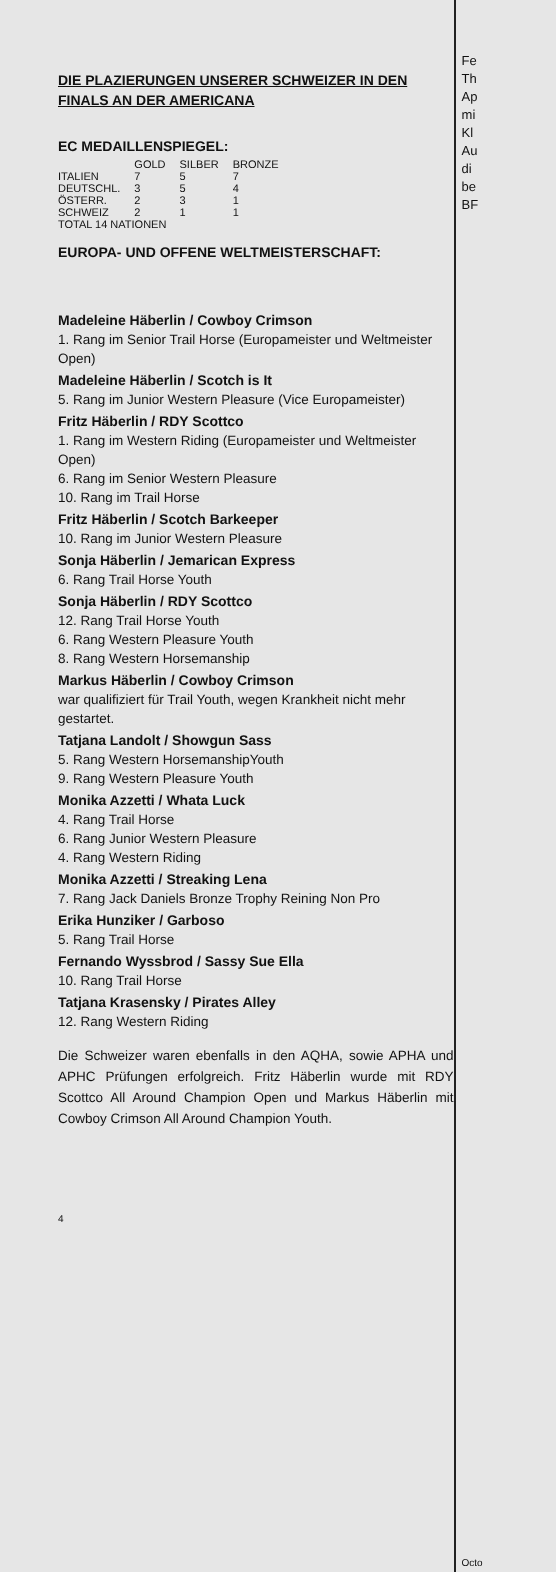DIE PLAZIERUNGEN UNSERER SCHWEIZER IN DEN FINALS AN DER AMERICANA
EC MEDAILLENSPIEGEL:
| | GOLD | SILBER | BRONZE |
| --- | --- | --- | --- |
| ITALIEN | 7 | 5 | 7 |
| DEUTSCHL. | 3 | 5 | 4 |
| ÖSTERR. | 2 | 3 | 1 |
| SCHWEIZ | 2 | 1 | 1 |
| TOTAL 14 NATIONEN | | | |
EUROPA- UND OFFENE WELTMEISTERSCHAFT:
Madeleine Häberlin / Cowboy Crimson
1. Rang im Senior Trail Horse (Europameister und Weltmeister Open)
Madeleine Häberlin / Scotch is It
5. Rang im Junior Western Pleasure (Vice Europameister)
Fritz Häberlin / RDY Scottco
1. Rang im Western Riding (Europameister und Weltmeister Open)
6. Rang im Senior Western Pleasure
10. Rang im Trail Horse
Fritz Häberlin / Scotch Barkeeper
10. Rang im Junior Western Pleasure
Sonja Häberlin / Jemarican Express
6. Rang Trail Horse Youth
Sonja Häberlin / RDY Scottco
12. Rang Trail Horse Youth
6. Rang Western Pleasure Youth
8. Rang Western Horsemanship
Markus Häberlin / Cowboy Crimson
war qualifiziert für Trail Youth, wegen Krankheit nicht mehr gestartet.
Tatjana Landolt / Showgun Sass
5. Rang Western HorsemanshipYouth
9. Rang Western Pleasure Youth
Monika Azzetti / Whata Luck
4. Rang Trail Horse
6. Rang Junior Western Pleasure
4. Rang Western Riding
Monika Azzetti / Streaking Lena
7. Rang Jack Daniels Bronze Trophy Reining Non Pro
Erika Hunziker / Garboso
5. Rang Trail Horse
Fernando Wyssbrod / Sassy Sue Ella
10. Rang Trail Horse
Tatjana Krasensky / Pirates Alley
12. Rang Western Riding
Die Schweizer waren ebenfalls in den AQHA, sowie APHA und APHC Prüfungen erfolgreich. Fritz Häberlin wurde mit RDY Scottco All Around Champion Open und Markus Häberlin mit Cowboy Crimson All Around Champion Youth.
4
Fe
Th
Ap
mi
Kl
Au
di
be
BF
Octo